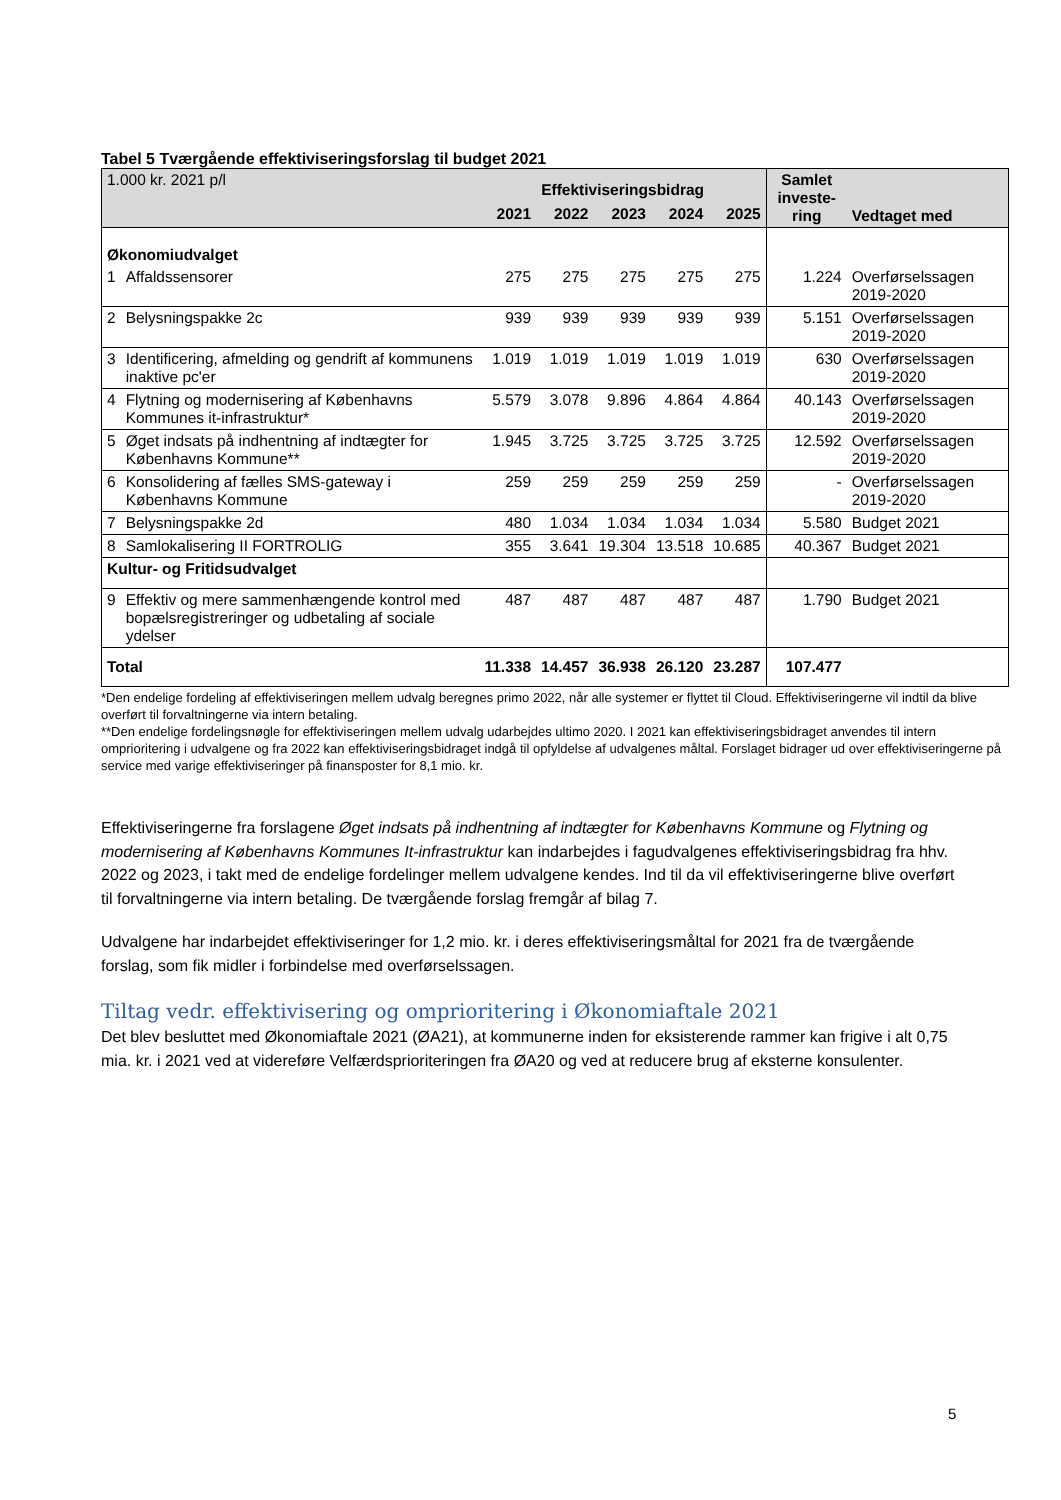Tabel 5 Tværgående effektiviseringsforslag til budget 2021
| 1.000 kr. 2021 p/l | | Effektiviseringsbidrag | | | | | Samlet investe-ring | Vedtaget med |
| | | 2021 | 2022 | 2023 | 2024 | 2025 | | |
| Økonomiudvalget | | | | | | | | |
| 1 | Affaldssensorer | 275 | 275 | 275 | 275 | 275 | 1.224 | Overførselssagen 2019-2020 |
| 2 | Belysningspakke 2c | 939 | 939 | 939 | 939 | 939 | 5.151 | Overførselssagen 2019-2020 |
| 3 | Identificering, afmelding og gendrift af kommunens inaktive pc'er | 1.019 | 1.019 | 1.019 | 1.019 | 1.019 | 630 | Overførselssagen 2019-2020 |
| 4 | Flytning og modernisering af Københavns Kommunes it-infrastruktur* | 5.579 | 3.078 | 9.896 | 4.864 | 4.864 | 40.143 | Overførselssagen 2019-2020 |
| 5 | Øget indsats på indhentning af indtægter for Københavns Kommune** | 1.945 | 3.725 | 3.725 | 3.725 | 3.725 | 12.592 | Overførselssagen 2019-2020 |
| 6 | Konsolidering af fælles SMS-gateway i Københavns Kommune | 259 | 259 | 259 | 259 | 259 | - | Overførselssagen 2019-2020 |
| 7 | Belysningspakke 2d | 480 | 1.034 | 1.034 | 1.034 | 1.034 | 5.580 | Budget 2021 |
| 8 | Samlokalisering II FORTROLIG | 355 | 3.641 | 19.304 | 13.518 | 10.685 | 40.367 | Budget 2021 |
| Kultur- og Fritidsudvalget | | | | | | | | |
| 9 | Effektiv og mere sammenhængende kontrol med bopælsregistreringer og udbetaling af sociale ydelser | 487 | 487 | 487 | 487 | 487 | 1.790 | Budget 2021 |
| Total | | 11.338 | 14.457 | 36.938 | 26.120 | 23.287 | 107.477 | |
*Den endelige fordeling af effektiviseringen mellem udvalg beregnes primo 2022, når alle systemer er flyttet til Cloud. Effektiviseringerne vil indtil da blive overført til forvaltningerne via intern betaling.
**Den endelige fordelingsnøgle for effektiviseringen mellem udvalg udarbejdes ultimo 2020. I 2021 kan effektiviseringsbidraget anvendes til intern omprioritering i udvalgene og fra 2022 kan effektiviseringsbidraget indgå til opfyldelse af udvalgenes måltal. Forslaget bidrager ud over effektiviseringerne på service med varige effektiviseringer på finansposter for 8,1 mio. kr.
Effektiviseringerne fra forslagene Øget indsats på indhentning af indtægter for Københavns Kommune og Flytning og modernisering af Københavns Kommunes It-infrastruktur kan indarbejdes i fagudvalgenes effektiviseringsbidrag fra hhv. 2022 og 2023, i takt med de endelige fordelinger mellem udvalgene kendes. Ind til da vil effektiviseringerne blive overført til forvaltningerne via intern betaling. De tværgående forslag fremgår af bilag 7.
Udvalgene har indarbejdet effektiviseringer for 1,2 mio. kr. i deres effektiviseringsmåltal for 2021 fra de tværgående forslag, som fik midler i forbindelse med overførselssagen.
Tiltag vedr. effektivisering og omprioritering i Økonomiaftale 2021
Det blev besluttet med Økonomiaftale 2021 (ØA21), at kommunerne inden for eksisterende rammer kan frigive i alt 0,75 mia. kr. i 2021 ved at videreføre Velfærdsprioriteringen fra ØA20 og ved at reducere brug af eksterne konsulenter.
5